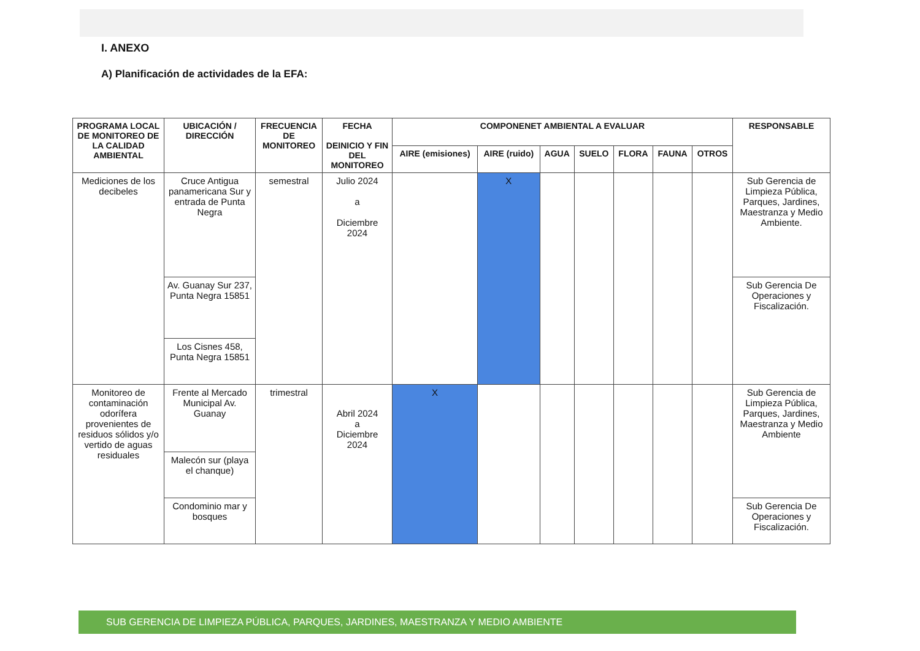I. ANEXO
A) Planificación de actividades de la EFA:
| PROGRAMA LOCAL DE MONITOREO DE LA CALIDAD AMBIENTAL | UBICACIÓN / DIRECCIÓN | FRECUENCIA DE MONITOREO | FECHA DEINICIO Y FIN DEL MONITOREO | COMPONENET AMBIENTAL A EVALUAR | | | | | | | RESPONSABLE |
| --- | --- | --- | --- | --- | --- | --- | --- | --- | --- | --- | --- |
| | | | | AIRE (emisiones) | AIRE (ruido) | AGUA | SUELO | FLORA | FAUNA | OTROS | |
| Mediciones de los decibeles | Cruce Antigua panamericana Sur y entrada de Punta Negra | semestral | Julio 2024 a Diciembre 2024 | | X | | | | | | Sub Gerencia de Limpieza Pública, Parques, Jardines, Maestranza y Medio Ambiente. |
| | Av. Guanay Sur 237, Punta Negra 15851 | | | | | | | | | | Sub Gerencia De Operaciones y Fiscalización. |
| | Los Cisnes 458, Punta Negra 15851 | | | | | | | | | | |
| Monitoreo de contaminación odorífera provenientes de residuos sólidos y/o vertido de aguas residuales | Frente al Mercado Municipal Av. Guanay | trimestral | Abril 2024 a Diciembre 2024 | X | | | | | | | Sub Gerencia de Limpieza Pública, Parques, Jardines, Maestranza y Medio Ambiente |
| | Malecón sur (playa el chanque) | | | | | | | | | | |
| | Condominio mar y bosques | | | | | | | | | | Sub Gerencia De Operaciones y Fiscalización. |
SUB GERENCIA DE LIMPIEZA PÚBLICA, PARQUES, JARDINES, MAESTRANZA Y MEDIO AMBIENTE